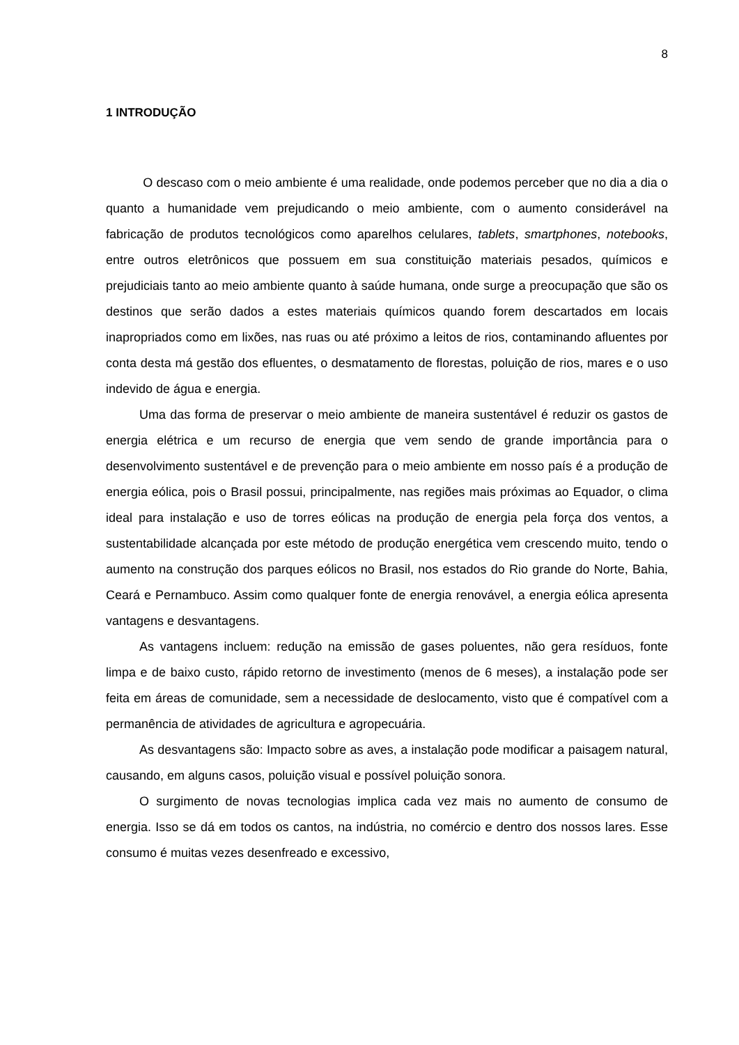8
1 INTRODUÇÃO
O descaso com o meio ambiente é uma realidade, onde podemos perceber que no dia a dia o quanto a humanidade vem prejudicando o meio ambiente, com o aumento considerável na fabricação de produtos tecnológicos como aparelhos celulares, tablets, smartphones, notebooks, entre outros eletrônicos que possuem em sua constituição materiais pesados, químicos e prejudiciais tanto ao meio ambiente quanto à saúde humana, onde surge a preocupação que são os destinos que serão dados a estes materiais químicos quando forem descartados em locais inapropriados como em lixões, nas ruas ou até próximo a leitos de rios, contaminando afluentes por conta desta má gestão dos efluentes, o desmatamento de florestas, poluição de rios, mares e o uso indevido de água e energia.
Uma das forma de preservar o meio ambiente de maneira sustentável é reduzir os gastos de energia elétrica e um recurso de energia que vem sendo de grande importância para o desenvolvimento sustentável e de prevenção para o meio ambiente em nosso país é a produção de energia eólica, pois o Brasil possui, principalmente, nas regiões mais próximas ao Equador, o clima ideal para instalação e uso de torres eólicas na produção de energia pela força dos ventos, a sustentabilidade alcançada por este método de produção energética vem crescendo muito, tendo o aumento na construção dos parques eólicos no Brasil, nos estados do Rio grande do Norte, Bahia, Ceará e Pernambuco. Assim como qualquer fonte de energia renovável, a energia eólica apresenta vantagens e desvantagens.
As vantagens incluem: redução na emissão de gases poluentes, não gera resíduos, fonte limpa e de baixo custo, rápido retorno de investimento (menos de 6 meses), a instalação pode ser feita em áreas de comunidade, sem a necessidade de deslocamento, visto que é compatível com a permanência de atividades de agricultura e agropecuária.
As desvantagens são: Impacto sobre as aves, a instalação pode modificar a paisagem natural, causando, em alguns casos, poluição visual e possível poluição sonora.
O surgimento de novas tecnologias implica cada vez mais no aumento de consumo de energia. Isso se dá em todos os cantos, na indústria, no comércio e dentro dos nossos lares. Esse consumo é muitas vezes desenfreado e excessivo,